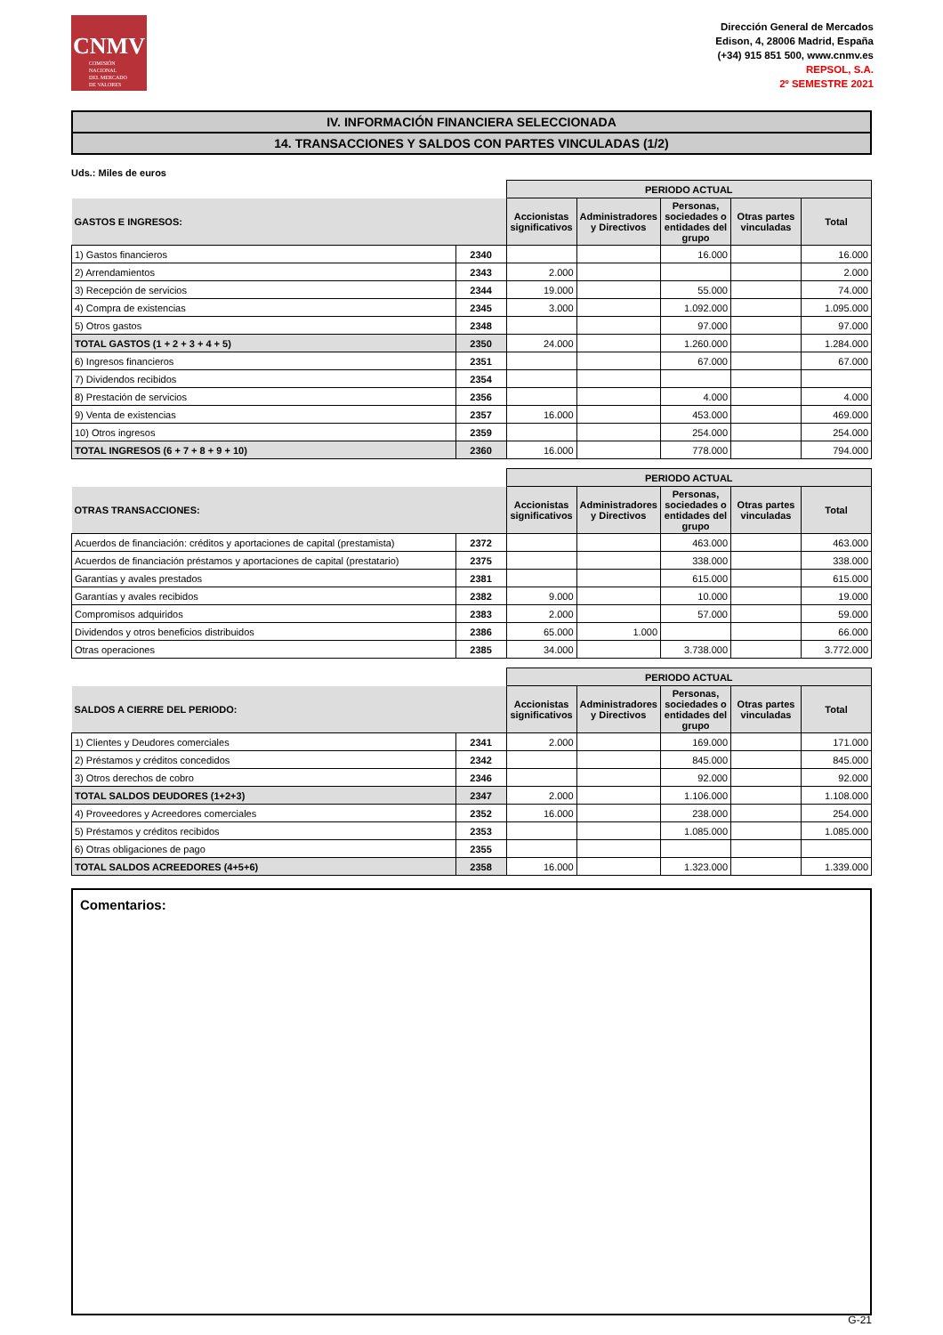CNMV
COMISIÓN
NACIONAL
DEL MERCADO
DE VALORES
Dirección General de Mercados
Edison, 4, 28006 Madrid, España
(+34) 915 851 500, www.cnmv.es
REPSOL, S.A.
2º SEMESTRE 2021
IV. INFORMACIÓN FINANCIERA SELECCIONADA
14. TRANSACCIONES Y SALDOS CON PARTES VINCULADAS (1/2)
Uds.: Miles de euros
| | | PERIODO ACTUAL | | | | |
| --- | --- | --- | --- | --- | --- | --- |
| GASTOS E INGRESOS: | | Accionistas significativos | Administradores y Directivos | Personas, sociedades o entidades del grupo | Otras partes vinculadas | Total |
| 1) Gastos financieros | 2340 | | | 16.000 | | 16.000 |
| 2) Arrendamientos | 2343 | 2.000 | | | | 2.000 |
| 3) Recepción de servicios | 2344 | 19.000 | | 55.000 | | 74.000 |
| 4) Compra de existencias | 2345 | 3.000 | | 1.092.000 | | 1.095.000 |
| 5) Otros gastos | 2348 | | | 97.000 | | 97.000 |
| TOTAL GASTOS (1 + 2 + 3 + 4 + 5) | 2350 | 24.000 | | 1.260.000 | | 1.284.000 |
| 6) Ingresos financieros | 2351 | | | 67.000 | | 67.000 |
| 7) Dividendos recibidos | 2354 | | | | | |
| 8) Prestación de servicios | 2356 | | | 4.000 | | 4.000 |
| 9) Venta de existencias | 2357 | 16.000 | | 453.000 | | 469.000 |
| 10) Otros ingresos | 2359 | | | 254.000 | | 254.000 |
| TOTAL INGRESOS (6 + 7 + 8 + 9 + 10) | 2360 | 16.000 | | 778.000 | | 794.000 |
| | | PERIODO ACTUAL | | | | |
| --- | --- | --- | --- | --- | --- | --- |
| OTRAS TRANSACCIONES: | | Accionistas significativos | Administradores y Directivos | Personas, sociedades o entidades del grupo | Otras partes vinculadas | Total |
| Acuerdos de financiación: créditos y aportaciones de capital (prestamista) | 2372 | | | 463.000 | | 463.000 |
| Acuerdos de financiación préstamos y aportaciones de capital (prestatario) | 2375 | | | 338.000 | | 338.000 |
| Garantías y avales prestados | 2381 | | | 615.000 | | 615.000 |
| Garantías y avales recibidos | 2382 | 9.000 | | 10.000 | | 19.000 |
| Compromisos adquiridos | 2383 | 2.000 | | 57.000 | | 59.000 |
| Dividendos y otros beneficios distribuidos | 2386 | 65.000 | 1.000 | | | 66.000 |
| Otras operaciones | 2385 | 34.000 | | 3.738.000 | | 3.772.000 |
| | | PERIODO ACTUAL | | | | |
| --- | --- | --- | --- | --- | --- | --- |
| SALDOS A CIERRE DEL PERIODO: | | Accionistas significativos | Administradores y Directivos | Personas, sociedades o entidades del grupo | Otras partes vinculadas | Total |
| 1) Clientes y Deudores comerciales | 2341 | 2.000 | | 169.000 | | 171.000 |
| 2) Préstamos y créditos concedidos | 2342 | | | 845.000 | | 845.000 |
| 3) Otros derechos de cobro | 2346 | | | 92.000 | | 92.000 |
| TOTAL SALDOS DEUDORES (1+2+3) | 2347 | 2.000 | | 1.106.000 | | 1.108.000 |
| 4) Proveedores y Acreedores comerciales | 2352 | 16.000 | | 238.000 | | 254.000 |
| 5) Préstamos y créditos recibidos | 2353 | | | 1.085.000 | | 1.085.000 |
| 6) Otras obligaciones de pago | 2355 | | | | | |
| TOTAL SALDOS ACREEDORES (4+5+6) | 2358 | 16.000 | | 1.323.000 | | 1.339.000 |
Comentarios:
G-21